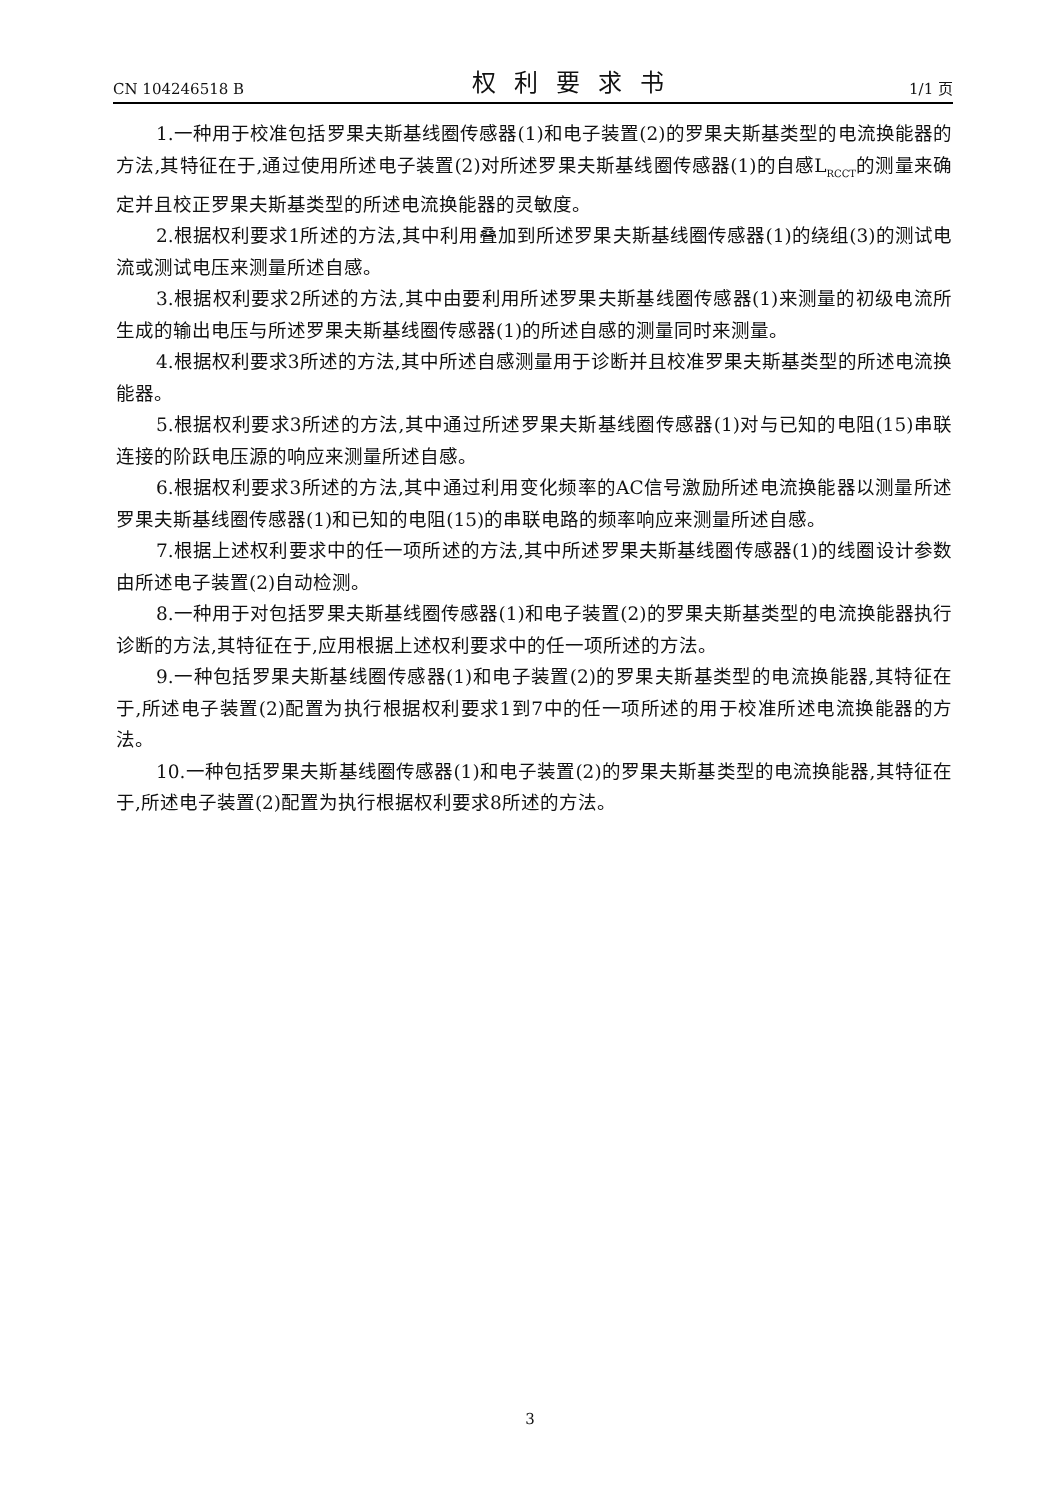CN 104246518 B 权利要求书 1/1 页
1.一种用于校准包括罗果夫斯基线圈传感器(1)和电子装置(2)的罗果夫斯基类型的电流换能器的方法,其特征在于,通过使用所述电子装置(2)对所述罗果夫斯基线圈传感器(1)的自感L<sub>RCCT</sub>的测量来确定并且校正罗果夫斯基类型的所述电流换能器的灵敏度。
2.根据权利要求1所述的方法,其中利用叠加到所述罗果夫斯基线圈传感器(1)的绕组(3)的测试电流或测试电压来测量所述自感。
3.根据权利要求2所述的方法,其中由要利用所述罗果夫斯基线圈传感器(1)来测量的初级电流所生成的输出电压与所述罗果夫斯基线圈传感器(1)的所述自感的测量同时来测量。
4.根据权利要求3所述的方法,其中所述自感测量用于诊断并且校准罗果夫斯基类型的所述电流换能器。
5.根据权利要求3所述的方法,其中通过所述罗果夫斯基线圈传感器(1)对与已知的电阻(15)串联连接的阶跃电压源的响应来测量所述自感。
6.根据权利要求3所述的方法,其中通过利用变化频率的AC信号激励所述电流换能器以测量所述罗果夫斯基线圈传感器(1)和已知的电阻(15)的串联电路的频率响应来测量所述自感。
7.根据上述权利要求中的任一项所述的方法,其中所述罗果夫斯基线圈传感器(1)的线圈设计参数由所述电子装置(2)自动检测。
8.一种用于对包括罗果夫斯基线圈传感器(1)和电子装置(2)的罗果夫斯基类型的电流换能器执行诊断的方法,其特征在于,应用根据上述权利要求中的任一项所述的方法。
9.一种包括罗果夫斯基线圈传感器(1)和电子装置(2)的罗果夫斯基类型的电流换能器,其特征在于,所述电子装置(2)配置为执行根据权利要求1到7中的任一项所述的用于校准所述电流换能器的方法。
10.一种包括罗果夫斯基线圈传感器(1)和电子装置(2)的罗果夫斯基类型的电流换能器,其特征在于,所述电子装置(2)配置为执行根据权利要求8所述的方法。
3